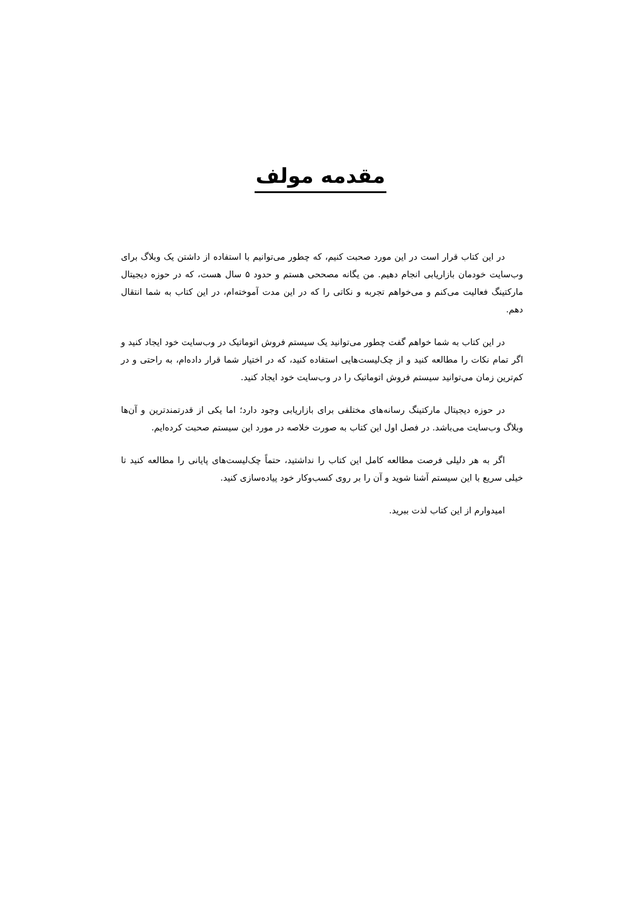مقدمه مولف
در این کتاب قرار است در این مورد صحبت کنیم، که چطور می‌توانیم با استفاده از داشتن یک وبلاگ برای وب‌سایت خودمان بازاریابی انجام دهیم. من یگانه مصححی هستم و حدود ۵ سال هست، که در حوزه دیجیتال مارکتینگ فعالیت می‌کنم و می‌خواهم تجربه و نکاتی را که در این مدت آموخته‌ام، در این کتاب به شما انتقال دهم.
در این کتاب به شما خواهم گفت چطور می‌توانید یک سیستم فروش اتوماتیک در وب‌سایت خود ایجاد کنید و اگر تمام نکات را مطالعه کنید و از چک‌لیست‌هایی استفاده کنید، که در اختیار شما قرار داده‌ام، به راحتی و در کم‌ترین زمان می‌توانید سیستم فروش اتوماتیک را در وب‌سایت خود ایجاد کنید.
در حوزه دیجیتال مارکتینگ رسانه‌های مختلفی برای بازاریابی وجود دارد؛ اما یکی از قدرتمندترین و آن‌ها وبلاگ وب‌سایت می‌باشد. در فصل اول این کتاب به صورت خلاصه در مورد این سیستم صحبت کرده‌ایم.
اگر به هر دلیلی فرصت مطالعه کامل این کتاب را نداشتید، حتماً چک‌لیست‌های پایانی را مطالعه کنید تا خیلی سریع با این سیستم آشنا شوید و آن را بر روی کسب‌وکار خود پیاده‌سازی کنید.
امیدوارم از این کتاب لذت ببرید.